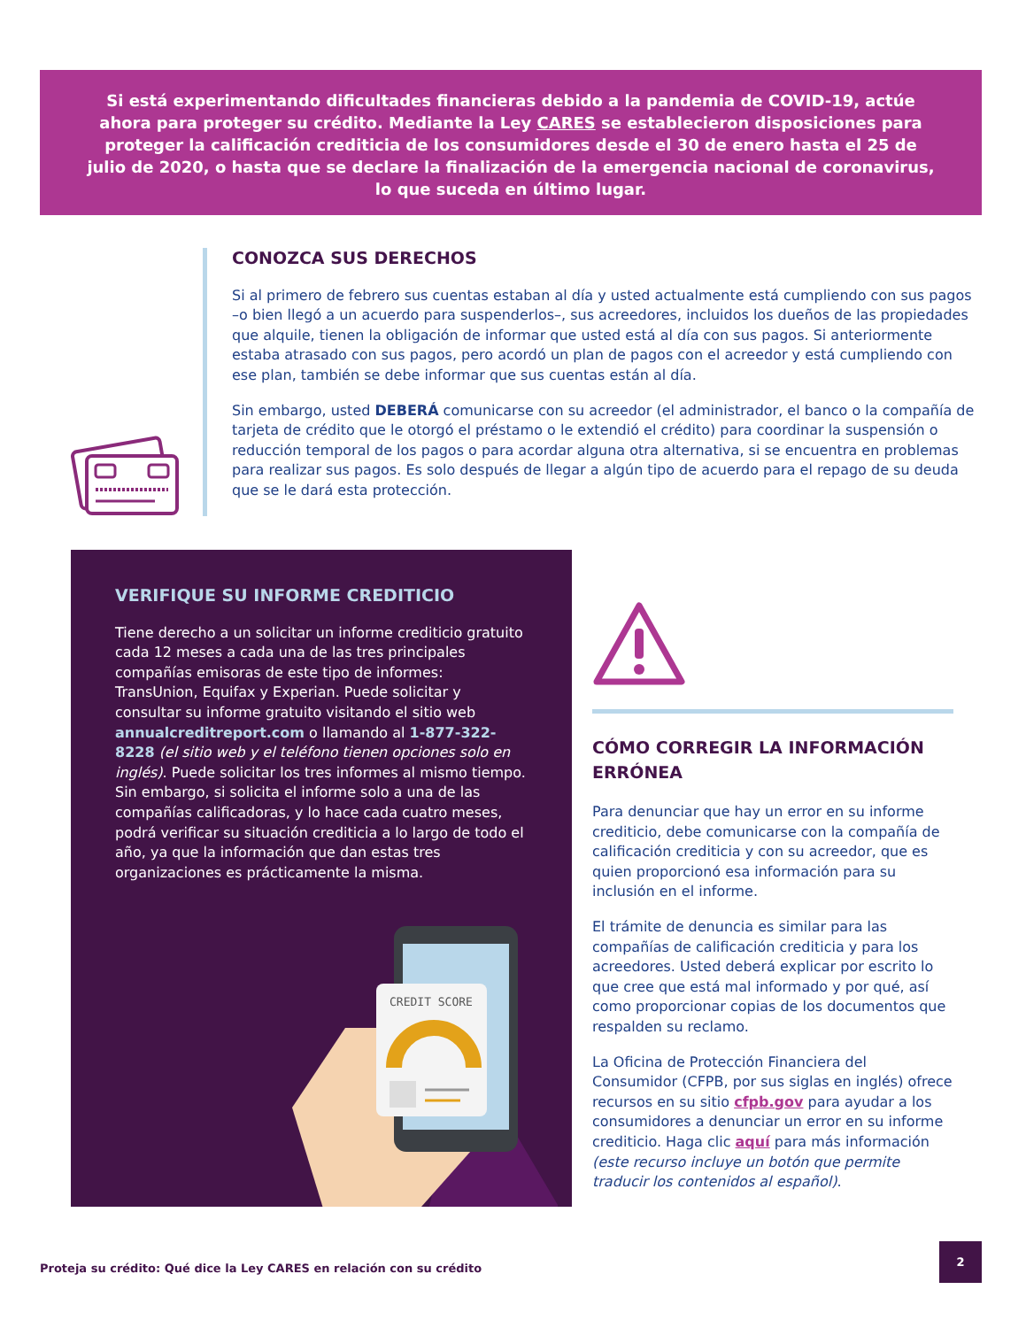Si está experimentando dificultades financieras debido a la pandemia de COVID-19, actúe ahora para proteger su crédito. Mediante la Ley CARES se establecieron disposiciones para proteger la calificación crediticia de los consumidores desde el 30 de enero hasta el 25 de julio de 2020, o hasta que se declare la finalización de la emergencia nacional de coronavirus, lo que suceda en último lugar.
CONOZCA SUS DERECHOS
Si al primero de febrero sus cuentas estaban al día y usted actualmente está cumpliendo con sus pagos –o bien llegó a un acuerdo para suspenderlos–, sus acreedores, incluidos los dueños de las propiedades que alquile, tienen la obligación de informar que usted está al día con sus pagos. Si anteriormente estaba atrasado con sus pagos, pero acordó un plan de pagos con el acreedor y está cumpliendo con ese plan, también se debe informar que sus cuentas están al día.
Sin embargo, usted DEBERÁ comunicarse con su acreedor (el administrador, el banco o la compañía de tarjeta de crédito que le otorgó el préstamo o le extendió el crédito) para coordinar la suspensión o reducción temporal de los pagos o para acordar alguna otra alternativa, si se encuentra en problemas para realizar sus pagos. Es solo después de llegar a algún tipo de acuerdo para el repago de su deuda que se le dará esta protección.
VERIFIQUE SU INFORME CREDITICIO
Tiene derecho a un solicitar un informe crediticio gratuito cada 12 meses a cada una de las tres principales compañías emisoras de este tipo de informes: TransUnion, Equifax y Experian. Puede solicitar y consultar su informe gratuito visitando el sitio web annualcreditreport.com o llamando al 1-877-322-8228 (el sitio web y el teléfono tienen opciones solo en inglés). Puede solicitar los tres informes al mismo tiempo. Sin embargo, si solicita el informe solo a una de las compañías calificadoras, y lo hace cada cuatro meses, podrá verificar su situación crediticia a lo largo de todo el año, ya que la información que dan estas tres organizaciones es prácticamente la misma.
CREDIT SCORE
CÓMO CORREGIR LA INFORMACIÓN ERRÓNEA
Para denunciar que hay un error en su informe crediticio, debe comunicarse con la compañía de calificación crediticia y con su acreedor, que es quien proporcionó esa información para su inclusión en el informe.
El trámite de denuncia es similar para las compañías de calificación crediticia y para los acreedores. Usted deberá explicar por escrito lo que cree que está mal informado y por qué, así como proporcionar copias de los documentos que respalden su reclamo.
La Oficina de Protección Financiera del Consumidor (CFPB, por sus siglas en inglés) ofrece recursos en su sitio cfpb.gov para ayudar a los consumidores a denunciar un error en su informe crediticio. Haga clic aquí para más información (este recurso incluye un botón que permite traducir los contenidos al español).
Proteja su crédito: Qué dice la Ley CARES en relación con su crédito
2